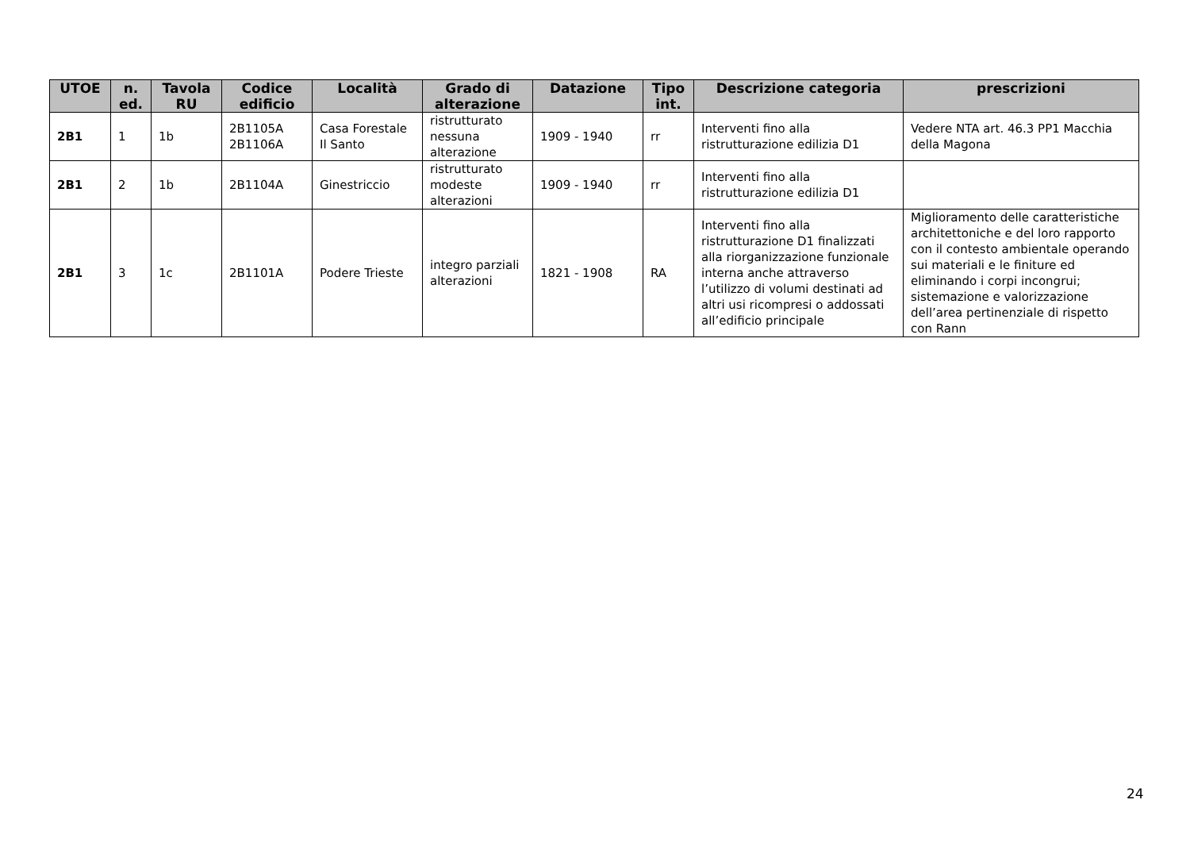| UTOE | n. ed. | Tavola RU | Codice edificio | Località | Grado di alterazione | Datazione | Tipo int. | Descrizione categoria | prescrizioni |
| --- | --- | --- | --- | --- | --- | --- | --- | --- | --- |
| 2B1 | 1 | 1b | 2B1105A 2B1106A | Casa Forestale Il Santo | ristrutturato nessuna alterazione | 1909 - 1940 | rr | Interventi fino alla ristrutturazione edilizia D1 | Vedere NTA art. 46.3 PP1 Macchia della Magona |
| 2B1 | 2 | 1b | 2B1104A | Ginestriccio | ristrutturato modeste alterazioni | 1909 - 1940 | rr | Interventi fino alla ristrutturazione edilizia D1 | |
| 2B1 | 3 | 1c | 2B1101A | Podere Trieste | integro parziali alterazioni | 1821 - 1908 | RA | Interventi fino alla ristrutturazione D1 finalizzati alla riorganizzazione funzionale interna anche attraverso l’utilizzo di volumi destinati ad altri usi ricompresi o addossati all’edificio principale | Miglioramento delle caratteristiche architettoniche e del loro rapporto con il contesto ambientale operando sui materiali e le finiture ed eliminando i corpi incongrui; sistemazione e valorizzazione dell’area pertinenziale di rispetto con Rann |
24